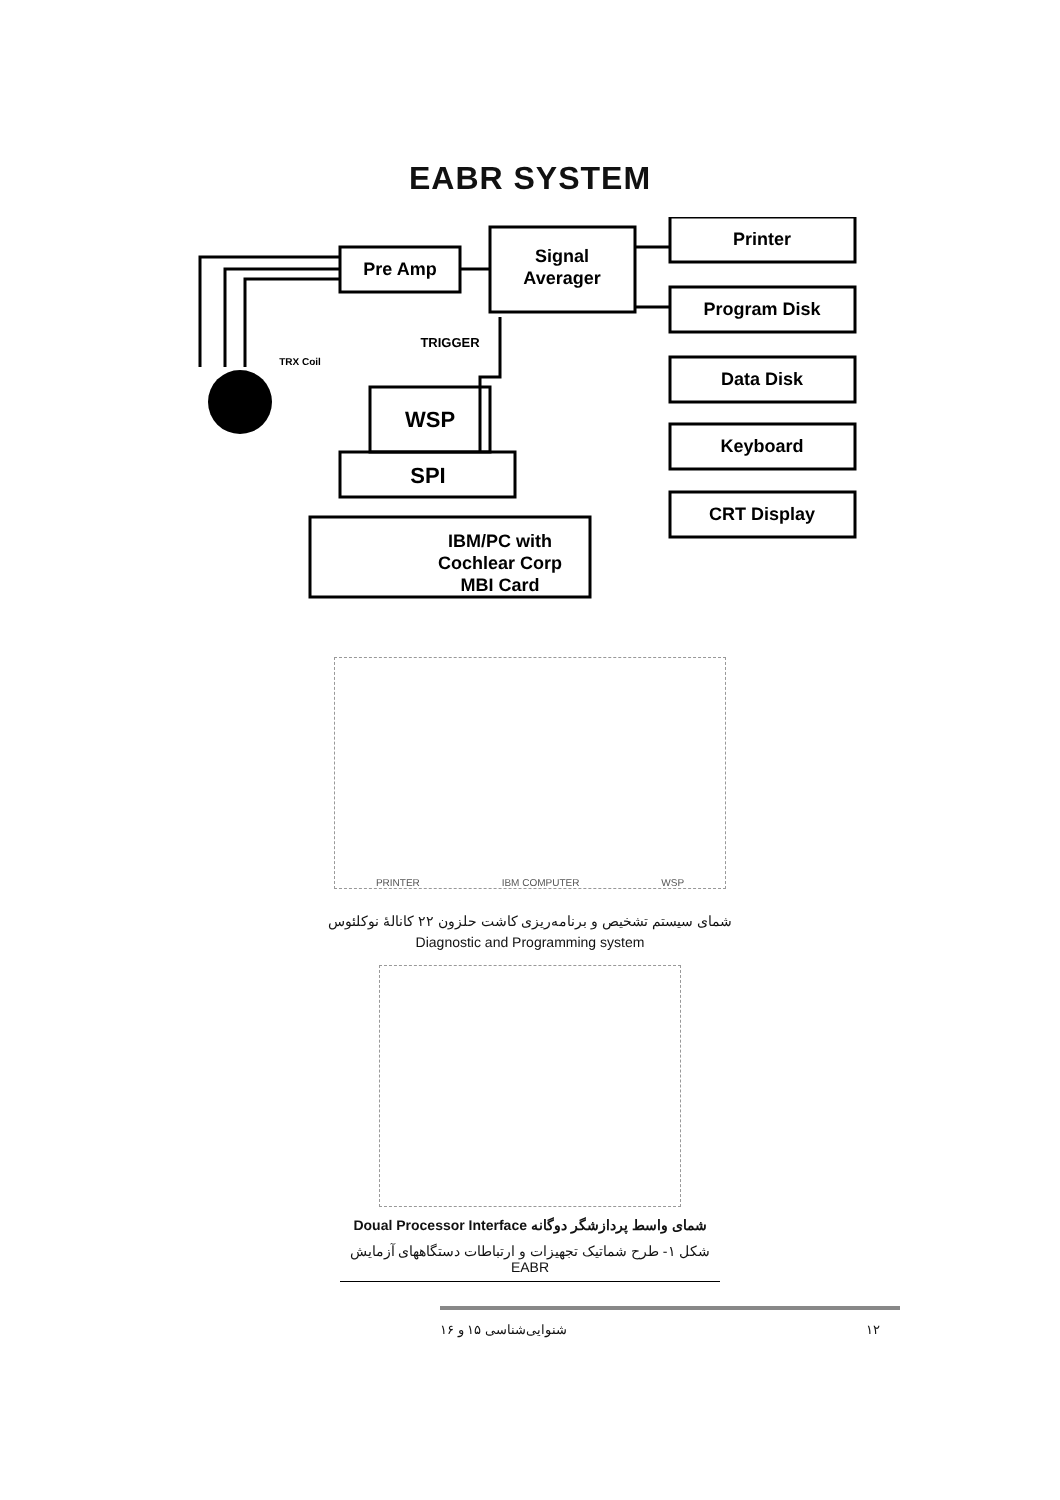EABR SYSTEM
Pre Amp
Signal
Averager
Printer
Program Disk
Data Disk
Keyboard
CRT Display
WSP
SPI
IBM/PC with
Cochlear Corp
MBI Card
TRIGGER
TRX Coil
PRINTER IBM COMPUTER WSP
شمای سیستم تشخیص و برنامه‌ریزی کاشت حلزون ۲۲ کانالهٔ نوکلئوس
Diagnostic and Programming system
شمای واسط پردازشگر دوگانه Doual Processor Interface
شکل ۱- طرح شماتیک تجهیزات و ارتباطات دستگاههای آزمایش EABR
۱۲ شنوایی‌شناسی ۱۵ و ۱۶